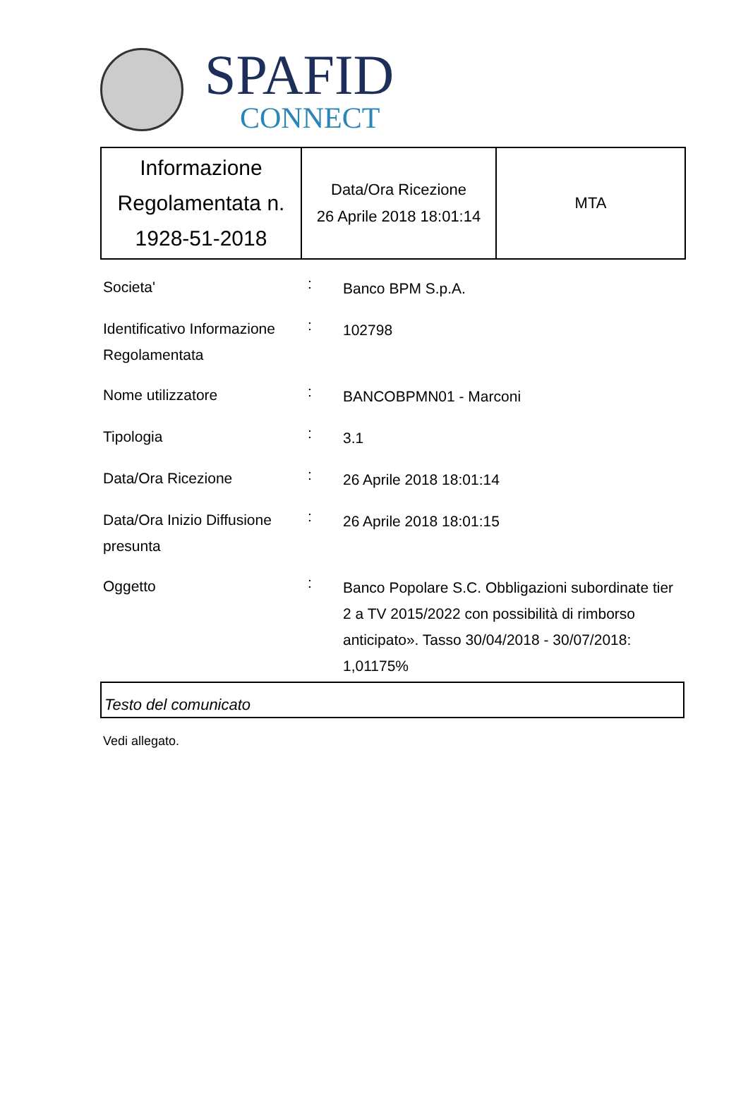SPAFID
CONNECT
| Informazione Regolamentata n. 1928-51-2018 | Data/Ora Ricezione 26 Aprile 2018 18:01:14 | MTA |
| Societa' | : | Banco BPM S.p.A. |
| Identificativo Informazione Regolamentata | : | 102798 |
| Nome utilizzatore | : | BANCOBPMN01 - Marconi |
| Tipologia | : | 3.1 |
| Data/Ora Ricezione | : | 26 Aprile 2018 18:01:14 |
| Data/Ora Inizio Diffusione presunta | : | 26 Aprile 2018 18:01:15 |
| Oggetto | : | Banco Popolare S.C. Obbligazioni subordinate tier 2 a TV 2015/2022 con possibilità di rimborso anticipato». Tasso 30/04/2018 - 30/07/2018: 1,01175% |
Testo del comunicato
Vedi allegato.